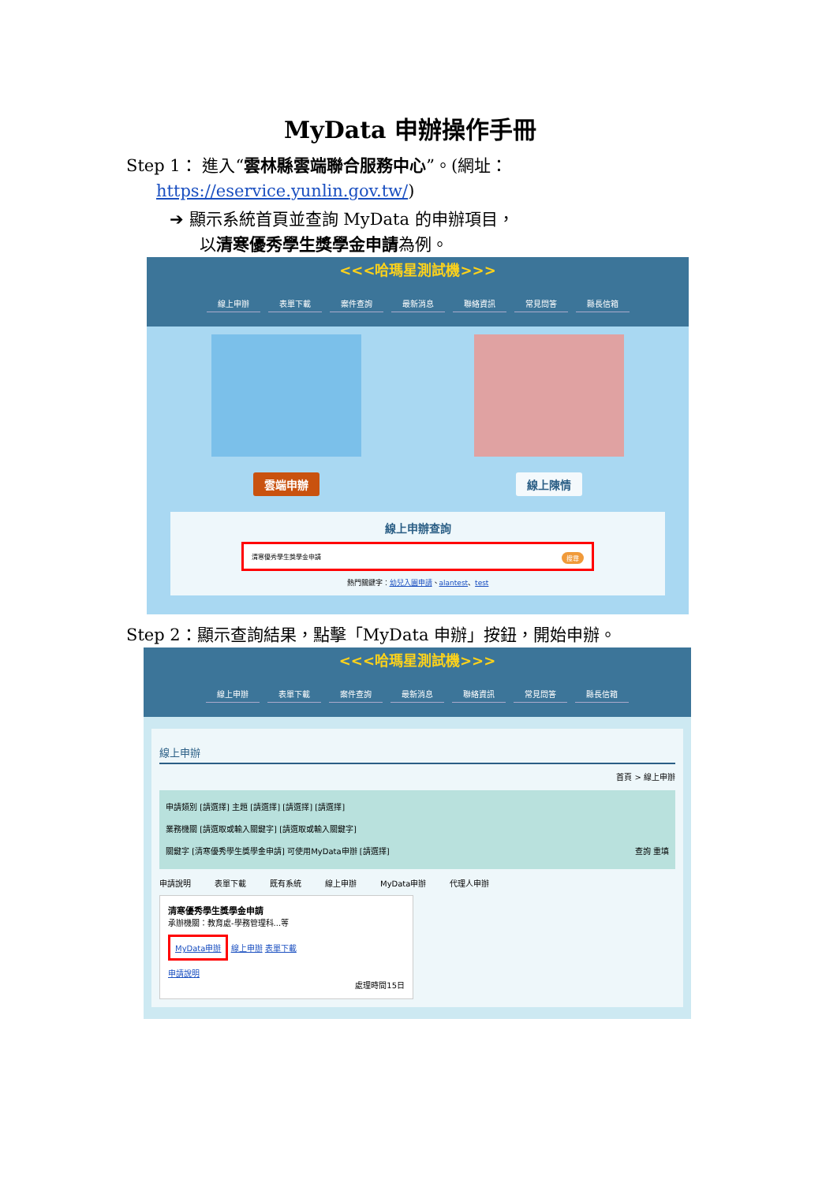MyData 申辦操作手冊
Step 1： 進入“雲林縣雲端聯合服務中心”。(網址：
https://eservice.yunlin.gov.tw/)
➔ 顯示系統首頁並查詢 MyData 的申辦項目，
以清寒優秀學生獎學金申請為例。
<<<哈瑪星測試機>>>
線上申辦 表單下載 案件查詢 最新消息 聯絡資訊 常見問答 縣長信箱
雲端申辦 線上陳情
線上申辦查詢
清寒優秀學生獎學金申請 搜尋
熱門關鍵字：幼兒入園申請、alantest、test
Step 2：顯示查詢結果，點擊「MyData 申辦」按鈕，開始申辦。
<<<哈瑪星測試機>>>
線上申辦 表單下載 案件查詢 最新消息 聯絡資訊 常見問答 縣長信箱
線上申辦
首頁 > 線上申辦
申請類別 [請選擇] 主題 [請選擇] [請選擇] [請選擇]
業務機關 [請選取或輸入關鍵字] [請選取或輸入關鍵字]
關鍵字 [清寒優秀學生獎學金申請] 可使用MyData申辦 [請選擇] 查詢 重填
申請說明 表單下載 既有系統 線上申辦 MyData申辦 代理人申辦
清寒優秀學生獎學金申請
承辦機關：教育處-學務管理科...等
MyData申辦 線上申辦 表單下載
申請說明
處理時間15日